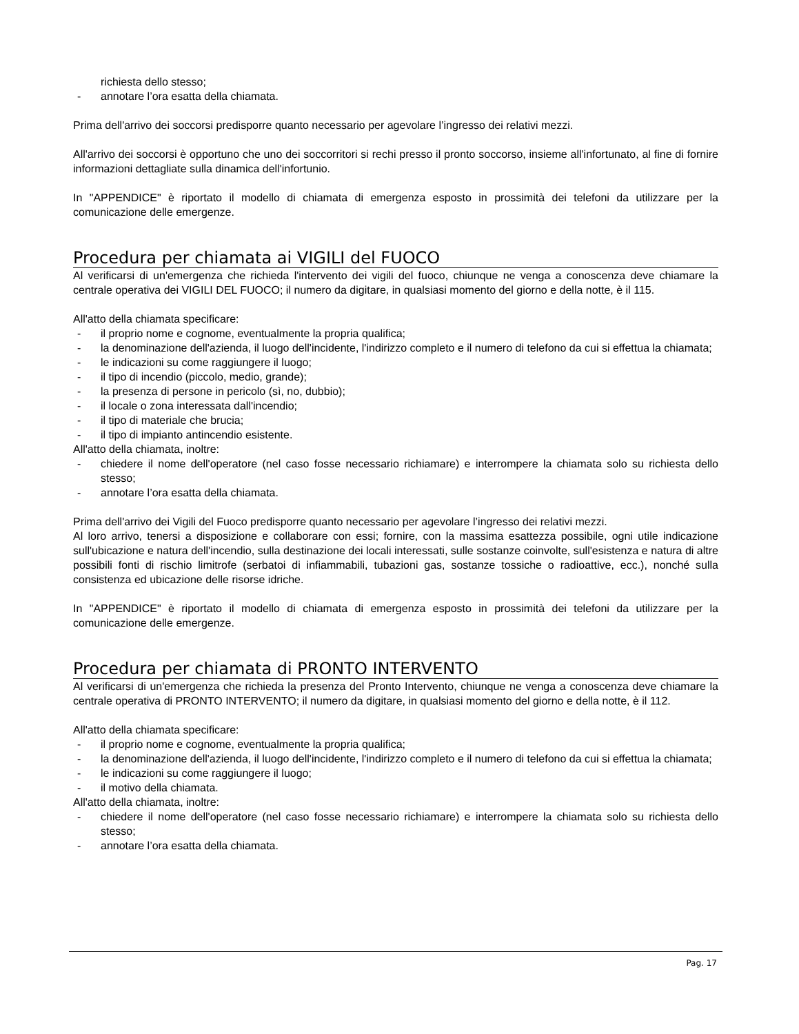richiesta dello stesso;
- annotare l’ora esatta della chiamata.
Prima dell'arrivo dei soccorsi predisporre quanto necessario per agevolare l’ingresso dei relativi mezzi.
All'arrivo dei soccorsi è opportuno che uno dei soccorritori si rechi presso il pronto soccorso, insieme all'infortunato, al fine di fornire informazioni dettagliate sulla dinamica dell'infortunio.
In "APPENDICE" è riportato il modello di chiamata di emergenza esposto in prossimità dei telefoni da utilizzare per la comunicazione delle emergenze.
Procedura per chiamata ai VIGILI del FUOCO
Al verificarsi di un'emergenza che richieda l'intervento dei vigili del fuoco, chiunque ne venga a conoscenza deve chiamare la centrale operativa dei VIGILI DEL FUOCO; il numero da digitare, in qualsiasi momento del giorno e della notte, è il 115.
All'atto della chiamata specificare:
- il proprio nome e cognome, eventualmente la propria qualifica;
- la denominazione dell'azienda, il luogo dell'incidente, l'indirizzo completo e il numero di telefono da cui si effettua la chiamata;
- le indicazioni su come raggiungere il luogo;
- il tipo di incendio (piccolo, medio, grande);
- la presenza di persone in pericolo (sì, no, dubbio);
- il locale o zona interessata dall'incendio;
- il tipo di materiale che brucia;
- il tipo di impianto antincendio esistente.
All'atto della chiamata, inoltre:
- chiedere il nome dell'operatore (nel caso fosse necessario richiamare) e interrompere la chiamata solo su richiesta dello stesso;
- annotare l’ora esatta della chiamata.
Prima dell'arrivo dei Vigili del Fuoco predisporre quanto necessario per agevolare l’ingresso dei relativi mezzi.
Al loro arrivo, tenersi a disposizione e collaborare con essi; fornire, con la massima esattezza possibile, ogni utile indicazione sull'ubicazione e natura dell'incendio, sulla destinazione dei locali interessati, sulle sostanze coinvolte, sull'esistenza e natura di altre possibili fonti di rischio limitrofe (serbatoi di infiammabili, tubazioni gas, sostanze tossiche o radioattive, ecc.), nonché sulla consistenza ed ubicazione delle risorse idriche.
In "APPENDICE" è riportato il modello di chiamata di emergenza esposto in prossimità dei telefoni da utilizzare per la comunicazione delle emergenze.
Procedura per chiamata di PRONTO INTERVENTO
Al verificarsi di un'emergenza che richieda la presenza del Pronto Intervento, chiunque ne venga a conoscenza deve chiamare la centrale operativa di PRONTO INTERVENTO; il numero da digitare, in qualsiasi momento del giorno e della notte, è il 112.
All'atto della chiamata specificare:
- il proprio nome e cognome, eventualmente la propria qualifica;
- la denominazione dell'azienda, il luogo dell'incidente, l'indirizzo completo e il numero di telefono da cui si effettua la chiamata;
- le indicazioni su come raggiungere il luogo;
- il motivo della chiamata.
All'atto della chiamata, inoltre:
- chiedere il nome dell'operatore (nel caso fosse necessario richiamare) e interrompere la chiamata solo su richiesta dello stesso;
- annotare l’ora esatta della chiamata.
Pag. 17